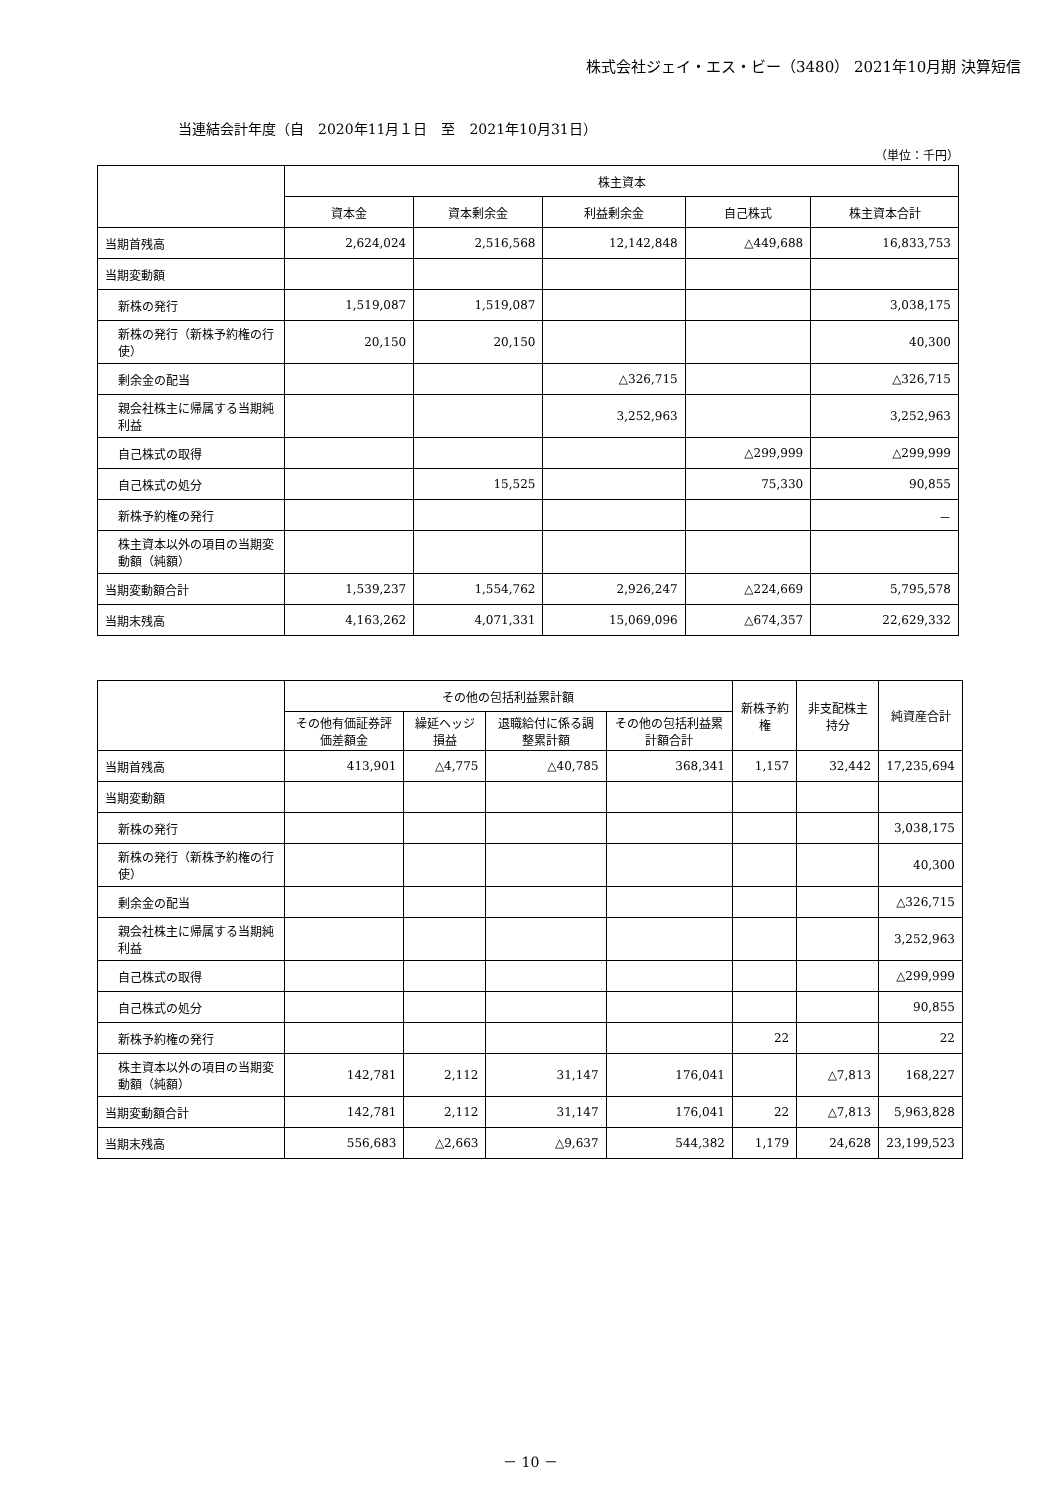株式会社ジェイ・エス・ビー（3480） 2021年10月期 決算短信
当連結会計年度（自　2020年11月１日　至　2021年10月31日）
（単位：千円）
| | 株主資本 | | | | |
| --- | --- | --- | --- | --- | --- |
| | 資本金 | 資本剰余金 | 利益剰余金 | 自己株式 | 株主資本合計 |
| 当期首残高 | 2,624,024 | 2,516,568 | 12,142,848 | △449,688 | 16,833,753 |
| 当期変動額 | | | | | |
| 新株の発行 | 1,519,087 | 1,519,087 | | | 3,038,175 |
| 新株の発行（新株予約権の行使） | 20,150 | 20,150 | | | 40,300 |
| 剰余金の配当 | | | △326,715 | | △326,715 |
| 親会社株主に帰属する当期純利益 | | | 3,252,963 | | 3,252,963 |
| 自己株式の取得 | | | | △299,999 | △299,999 |
| 自己株式の処分 | | 15,525 | | 75,330 | 90,855 |
| 新株予約権の発行 | | | | | － |
| 株主資本以外の項目の当期変動額（純額） | | | | | |
| 当期変動額合計 | 1,539,237 | 1,554,762 | 2,926,247 | △224,669 | 5,795,578 |
| 当期末残高 | 4,163,262 | 4,071,331 | 15,069,096 | △674,357 | 22,629,332 |
| | その他の包括利益累計額 | | | | 新株予約権 | 非支配株主持分 | 純資産合計 |
| --- | --- | --- | --- | --- | --- | --- | --- |
| | その他有価証券評価差額金 | 繰延ヘッジ損益 | 退職給付に係る調整累計額 | その他の包括利益累計額合計 | | | |
| 当期首残高 | 413,901 | △4,775 | △40,785 | 368,341 | 1,157 | 32,442 | 17,235,694 |
| 当期変動額 | | | | | | | |
| 新株の発行 | | | | | | | 3,038,175 |
| 新株の発行（新株予約権の行使） | | | | | | | 40,300 |
| 剰余金の配当 | | | | | | | △326,715 |
| 親会社株主に帰属する当期純利益 | | | | | | | 3,252,963 |
| 自己株式の取得 | | | | | | | △299,999 |
| 自己株式の処分 | | | | | | | 90,855 |
| 新株予約権の発行 | | | | | 22 | | 22 |
| 株主資本以外の項目の当期変動額（純額） | 142,781 | 2,112 | 31,147 | 176,041 | | △7,813 | 168,227 |
| 当期変動額合計 | 142,781 | 2,112 | 31,147 | 176,041 | 22 | △7,813 | 5,963,828 |
| 当期末残高 | 556,683 | △2,663 | △9,637 | 544,382 | 1,179 | 24,628 | 23,199,523 |
－ 10 －